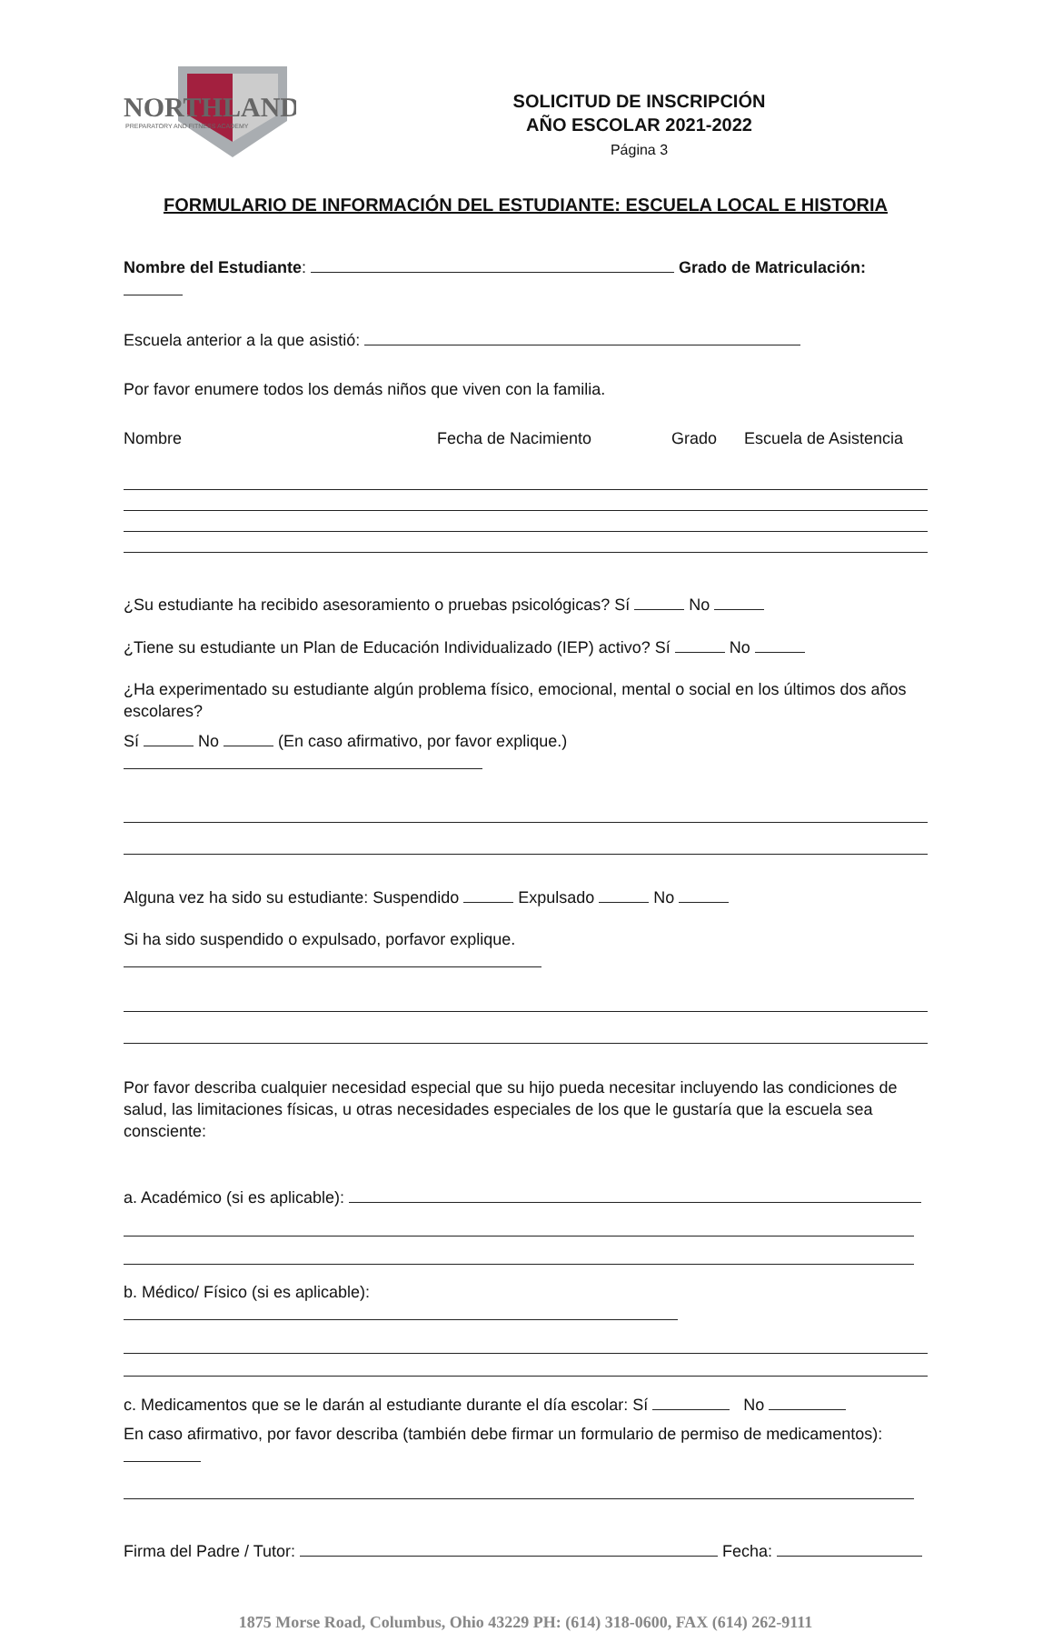NORTHLAND
PREPARATORY AND FITNESS ACADEMY
SOLICITUD DE INSCRIPCIÓN
AÑO ESCOLAR 2021-2022
Página 3
FORMULARIO DE INFORMACIÓN DEL ESTUDIANTE: ESCUELA LOCAL E HISTORIA
Nombre del Estudiante: Grado de Matriculación:
Escuela anterior a la que asistió:
Por favor enumere todos los demás niños que viven con la familia.
Nombre Fecha de Nacimiento Grado Escuela de Asistencia
¿Su estudiante ha recibido asesoramiento o pruebas psicológicas? Sí No
¿Tiene su estudiante un Plan de Educación Individualizado (IEP) activo? Sí No
¿Ha experimentado su estudiante algún problema físico, emocional, mental o social en los últimos dos años escolares?
Sí No (En caso afirmativo, por favor explique.)
Alguna vez ha sido su estudiante: Suspendido Expulsado No
Si ha sido suspendido o expulsado, porfavor explique.
Por favor describa cualquier necesidad especial que su hijo pueda necesitar incluyendo las condiciones de salud, las limitaciones físicas, u otras necesidades especiales de los que le gustaría que la escuela sea consciente:
a. Académico (si es aplicable):
b. Médico/ Físico (si es aplicable):
c. Medicamentos que se le darán al estudiante durante el día escolar: Sí No
En caso afirmativo, por favor describa (también debe firmar un formulario de permiso de medicamentos):
Firma del Padre / Tutor: Fecha:
1875 Morse Road, Columbus, Ohio 43229 PH: (614) 318-0600, FAX (614) 262-9111